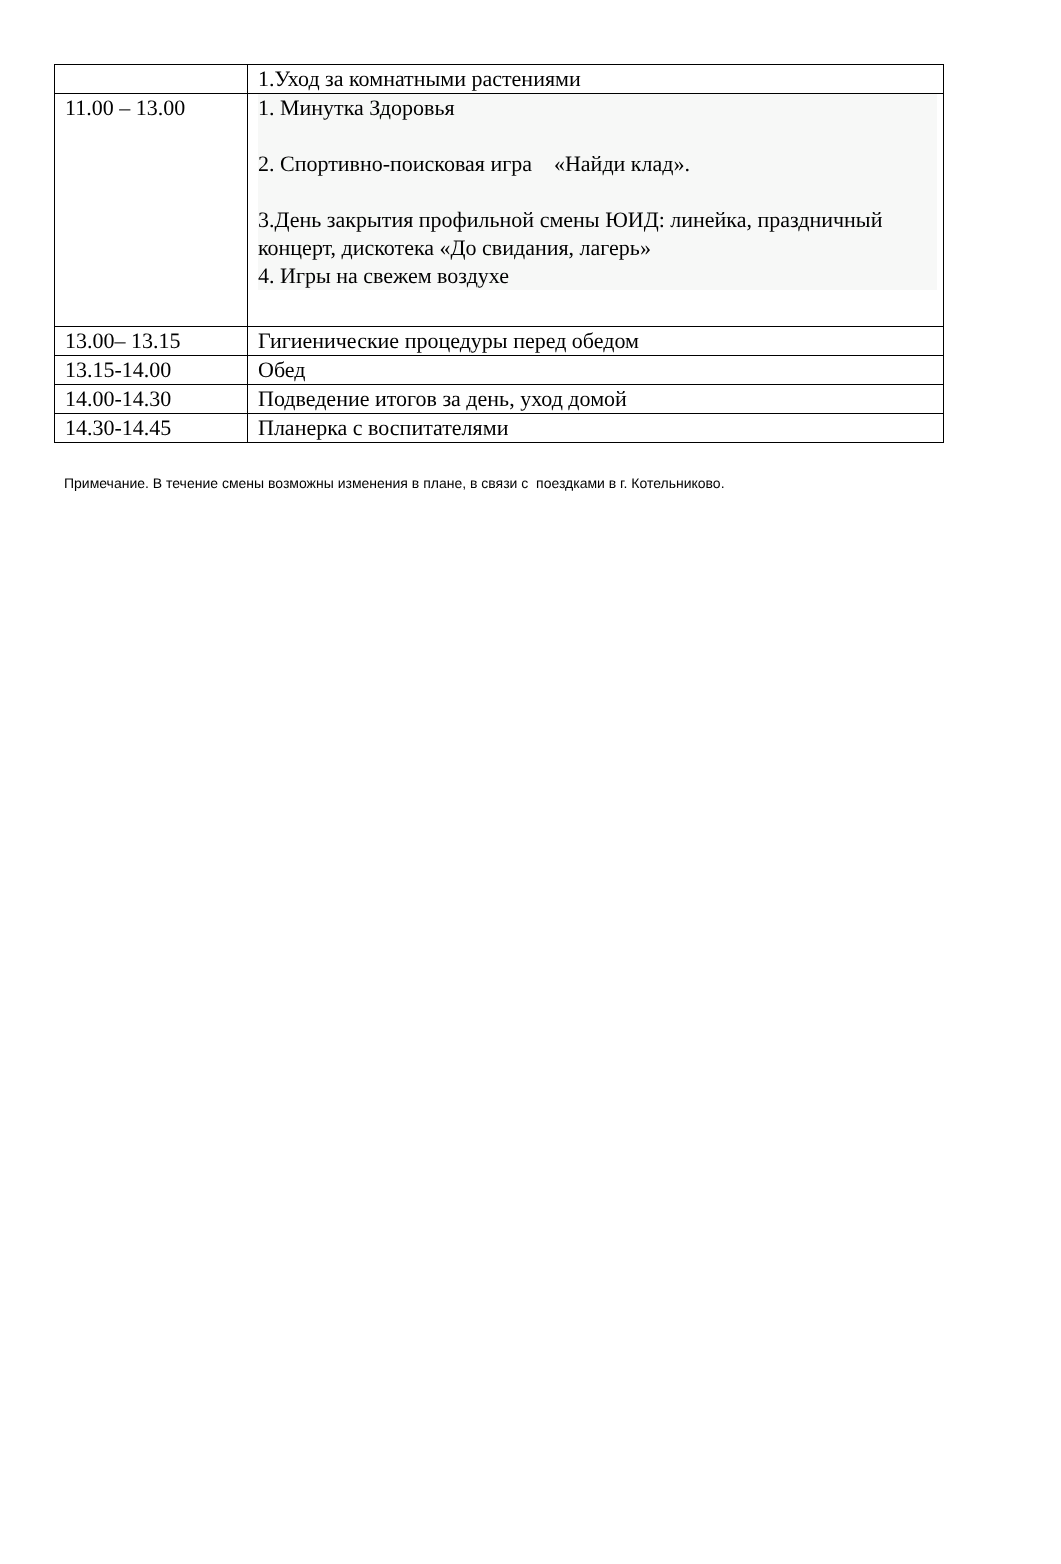| | 1.Уход за комнатными растениями |
| 11.00 – 13.00 | 1. Минутка Здоровья 2. Спортивно-поисковая игра «Найди клад». 3.День закрытия профильной смены ЮИД: линейка, праздничный концерт, дискотека «До свидания, лагерь» 4. Игры на свежем воздухе |
| 13.00– 13.15 | Гигиенические процедуры перед обедом |
| 13.15-14.00 | Обед |
| 14.00-14.30 | Подведение итогов за день, уход домой |
| 14.30-14.45 | Планерка с воспитателями |
Примечание. В течение смены возможны изменения в плане, в связи с поездками в г. Котельниково.